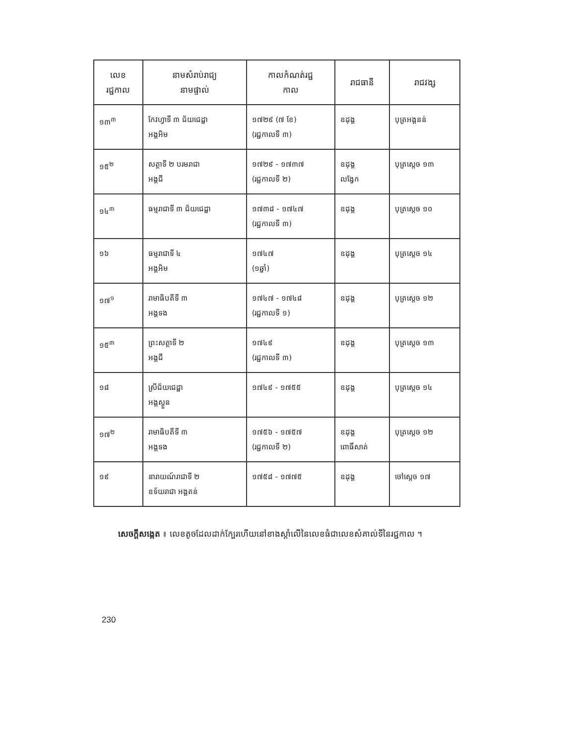| លេខ រជ្ជកាល | នាមសំរាប់រាជ្យ នាមផ្ទាល់ | កាលកំណត់រជ្ជ កាល | រាជធានី | រាជវង្ស |
| --- | --- | --- | --- | --- |
| ១៣<sup>៣</sup> | កែវហ្វាទី ៣ ជ័យជេដ្ឋា អង្គអិម | ១៧២៩ (៧ ខែ) (រជ្ជកាលទី ៣) | ឧដុង្គ | បុត្រអង្គនន់ |
| ១៥<sup>២</sup> | សត្ថាទី ២ បរមរាជា អង្គជី | ១៧២៩ - ១៧៣៧ (រជ្ជកាលទី ២) | ឧដុង្គ លង្វែក | បុត្រស្តេច ១៣ |
| ១៤<sup>៣</sup> | ធម្មរាជាទី ៣ ជ័យជេដ្ឋា | ១៧៣៨ - ១៧៤៧ (រជ្ជកាលទី ៣) | ឧដុង្គ | បុត្រស្តេច ១០ |
| ១៦ | ធម្មរាជាទី ៤ អង្គអិម | ១៧៤៧ (១ឆ្នាំ) | ឧដុង្គ | បុត្រស្តេច ១៤ |
| ១៧<sup>១</sup> | រាមាធិបតីទី ៣ អង្គទង | ១៧៤៧ - ១៧៤៨ (រជ្ជកាលទី ១) | ឧដុង្គ | បុត្រស្តេច ១២ |
| ១៥<sup>៣</sup> | ព្រះសត្ថាទី ២ អង្គជី | ១៧៤៩ (រជ្ជកាលទី ៣) | ឧដុង្គ | បុត្រស្តេច ១៣ |
| ១៨ | ស្រីជ័យជេដ្ឋា អង្គស្ងួន | ១៧៤៩ - ១៧៥៥ | ឧដុង្គ | បុត្រស្តេច ១៤ |
| ១៧<sup>២</sup> | រាមាធិបតីទី ៣ អង្គទង | ១៧៥៦ - ១៧៥៧ (រជ្ជកាលទី ២) | ឧដុង្គ ពោធិ៍សាត់ | បុត្រស្តេច ១២ |
| ១៩ | នារាយណ៍រាជាទី ២ ឧទ័យរាជា អង្គតន់ | ១៧៥៨ - ១៧៧៥ | ឧដុង្គ | ចៅស្តេច ១៧ |
សេចក្តីសង្កេត ៖ លេខតូចដែលដាក់ក្បែរហើយនៅខាងស្តាំលើនៃលេខធំជាលេខសំគាល់ទីនៃរជ្ជកាល ។
230